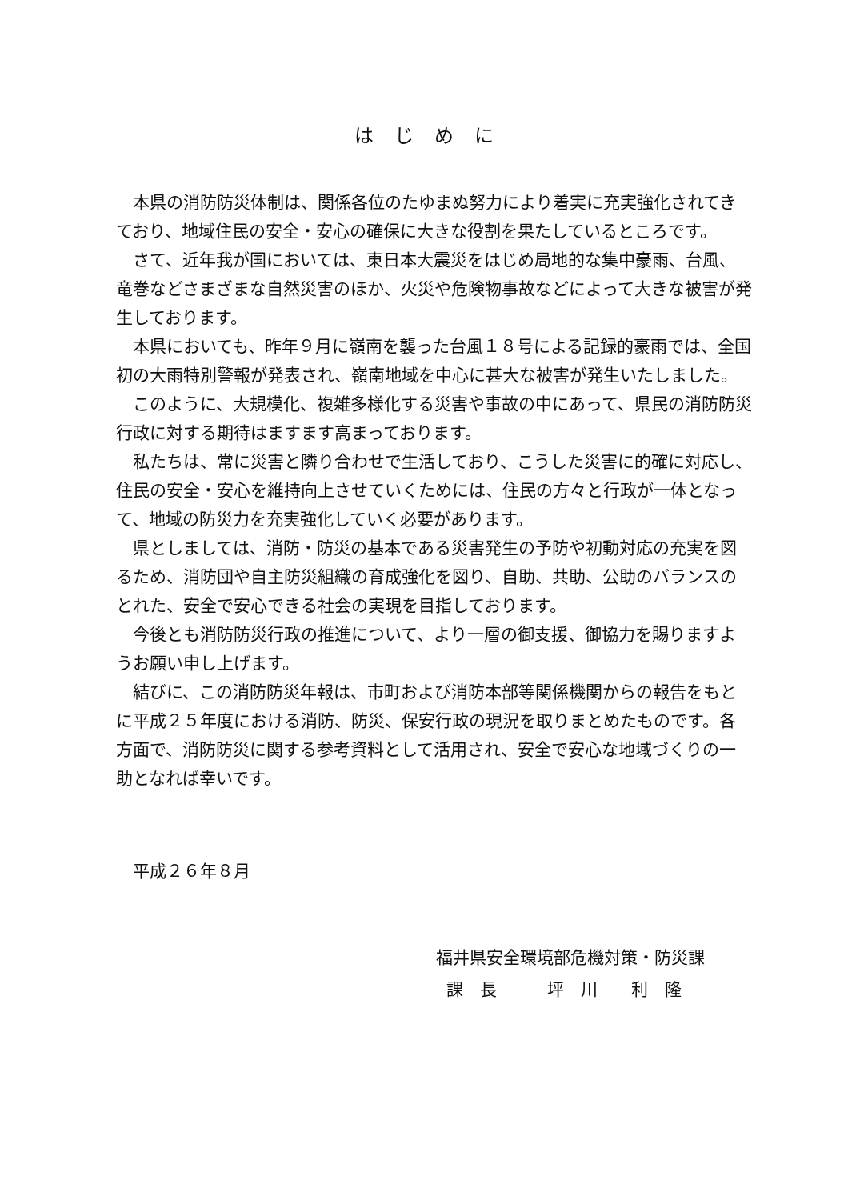はじめに
本県の消防防災体制は、関係各位のたゆまぬ努力により着実に充実強化されてきており、地域住民の安全・安心の確保に大きな役割を果たしているところです。
さて、近年我が国においては、東日本大震災をはじめ局地的な集中豪雨、台風、竜巻などさまざまな自然災害のほか、火災や危険物事故などによって大きな被害が発生しております。
本県においても、昨年９月に嶺南を襲った台風１８号による記録的豪雨では、全国初の大雨特別警報が発表され、嶺南地域を中心に甚大な被害が発生いたしました。
このように、大規模化、複雑多様化する災害や事故の中にあって、県民の消防防災行政に対する期待はますます高まっております。
私たちは、常に災害と隣り合わせで生活しており、こうした災害に的確に対応し、住民の安全・安心を維持向上させていくためには、住民の方々と行政が一体となって、地域の防災力を充実強化していく必要があります。
県としましては、消防・防災の基本である災害発生の予防や初動対応の充実を図るため、消防団や自主防災組織の育成強化を図り、自助、共助、公助のバランスのとれた、安全で安心できる社会の実現を目指しております。
今後とも消防防災行政の推進について、より一層の御支援、御協力を賜りますようお願い申し上げます。
結びに、この消防防災年報は、市町および消防本部等関係機関からの報告をもとに平成２５年度における消防、防災、保安行政の現況を取りまとめたものです。各方面で、消防防災に関する参考資料として活用され、安全で安心な地域づくりの一助となれば幸いです。
平成２６年８月
福井県安全環境部危機対策・防災課
課　長　　　坪　川　　利　隆